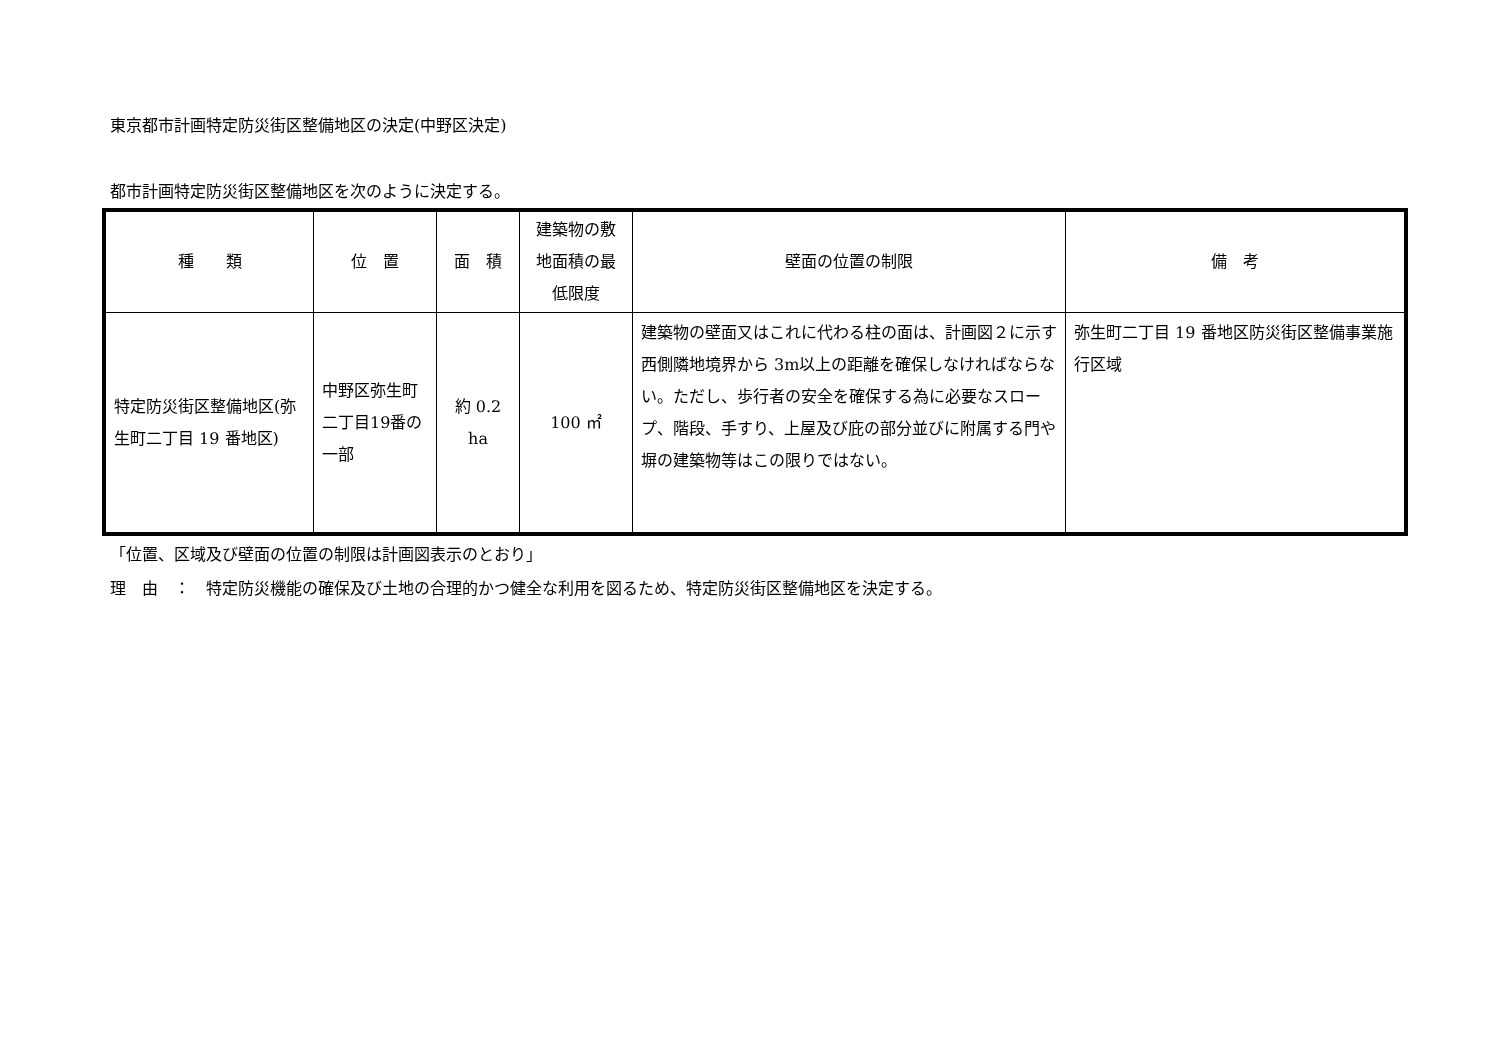東京都市計画特定防災街区整備地区の決定(中野区決定)
都市計画特定防災街区整備地区を次のように決定する。
| 種 類 | 位 置 | 面 積 | 建築物の敷 地面積の最 低限度 | 壁面の位置の制限 | 備 考 |
| --- | --- | --- | --- | --- | --- |
| 特定防災街区整備地区(弥生町二丁目 19 番地区) | 中野区弥生町二丁目19番の一部 | 約 0.2 ha | 100 ㎡ | 建築物の壁面又はこれに代わる柱の面は、計画図２に示す西側隣地境界から 3m以上の距離を確保しなければならない。ただし、歩行者の安全を確保する為に必要なスロープ、階段、手すり、上屋及び庇の部分並びに附属する門や塀の建築物等はこの限りではない。 | 弥生町二丁目 19 番地区防災街区整備事業施行区域 |
「位置、区域及び壁面の位置の制限は計画図表示のとおり」
理　由　：　特定防災機能の確保及び土地の合理的かつ健全な利用を図るため、特定防災街区整備地区を決定する。